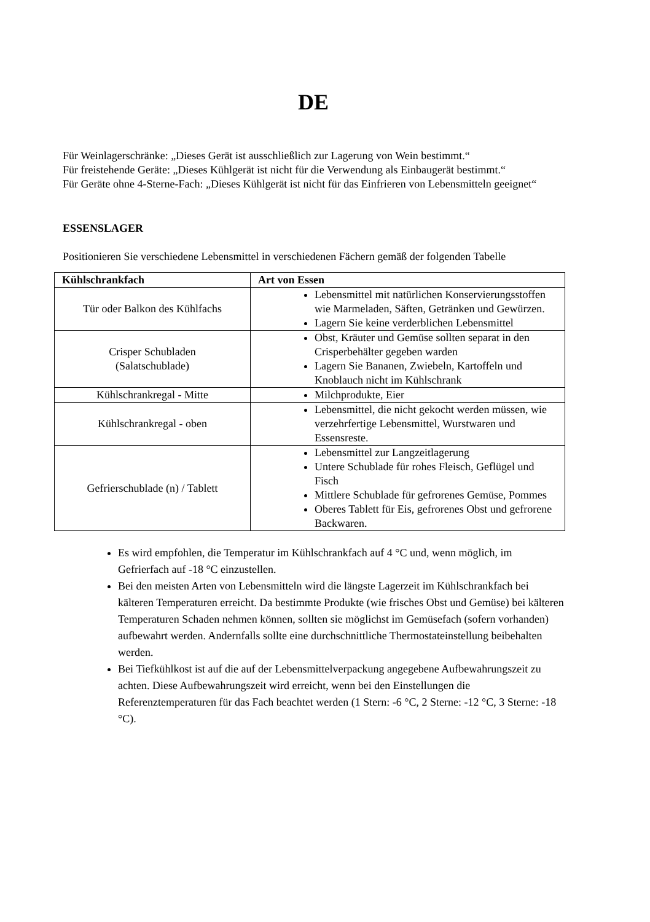DE
Für Weinlagerschränke: „Dieses Gerät ist ausschließlich zur Lagerung von Wein bestimmt.“
Für freistehende Geräte: „Dieses Kühlgerät ist nicht für die Verwendung als Einbaugerät bestimmt.“
Für Geräte ohne 4-Sterne-Fach: „Dieses Kühlgerät ist nicht für das Einfrieren von Lebensmitteln geeignet“
ESSENSLAGER
Positionieren Sie verschiedene Lebensmittel in verschiedenen Fächern gemäß der folgenden Tabelle
| Kühlschrankfach | Art von Essen |
| --- | --- |
| Tür oder Balkon des Kühlfachs | Lebensmittel mit natürlichen Konservierungsstoffen wie Marmeladen, Säften, Getränken und Gewürzen. Lagern Sie keine verderblichen Lebensmittel |
| Crisper Schubladen (Salatschublade) | Obst, Kräuter und Gemüse sollten separat in den Crisperbehälter gegeben warden Lagern Sie Bananen, Zwiebeln, Kartoffeln und Knoblauch nicht im Kühlschrank |
| Kühlschrankregal - Mitte | Milchprodukte, Eier |
| Kühlschrankregal - oben | Lebensmittel, die nicht gekocht werden müssen, wie verzehrfertige Lebensmittel, Wurstwaren und Essensreste. |
| Gefrierschublade (n) / Tablett | Lebensmittel zur Langzeitlagerung Untere Schublade für rohes Fleisch, Geflügel und Fisch Mittlere Schublade für gefrorenes Gemüse, Pommes Oberes Tablett für Eis, gefrorenes Obst und gefrorene Backwaren. |
Es wird empfohlen, die Temperatur im Kühlschrankfach auf 4 °C und, wenn möglich, im Gefrierfach auf -18 °C einzustellen.
Bei den meisten Arten von Lebensmitteln wird die längste Lagerzeit im Kühlschrankfach bei kälteren Temperaturen erreicht. Da bestimmte Produkte (wie frisches Obst und Gemüse) bei kälteren Temperaturen Schaden nehmen können, sollten sie möglichst im Gemüsefach (sofern vorhanden) aufbewahrt werden. Andernfalls sollte eine durchschnittliche Thermostateinstellung beibehalten werden.
Bei Tiefkühlkost ist auf die auf der Lebensmittelverpackung angegebene Aufbewahrungszeit zu achten. Diese Aufbewahrungszeit wird erreicht, wenn bei den Einstellungen die Referenztemperaturen für das Fach beachtet werden (1 Stern: -6 °C, 2 Sterne: -12 °C, 3 Sterne: -18 °C).